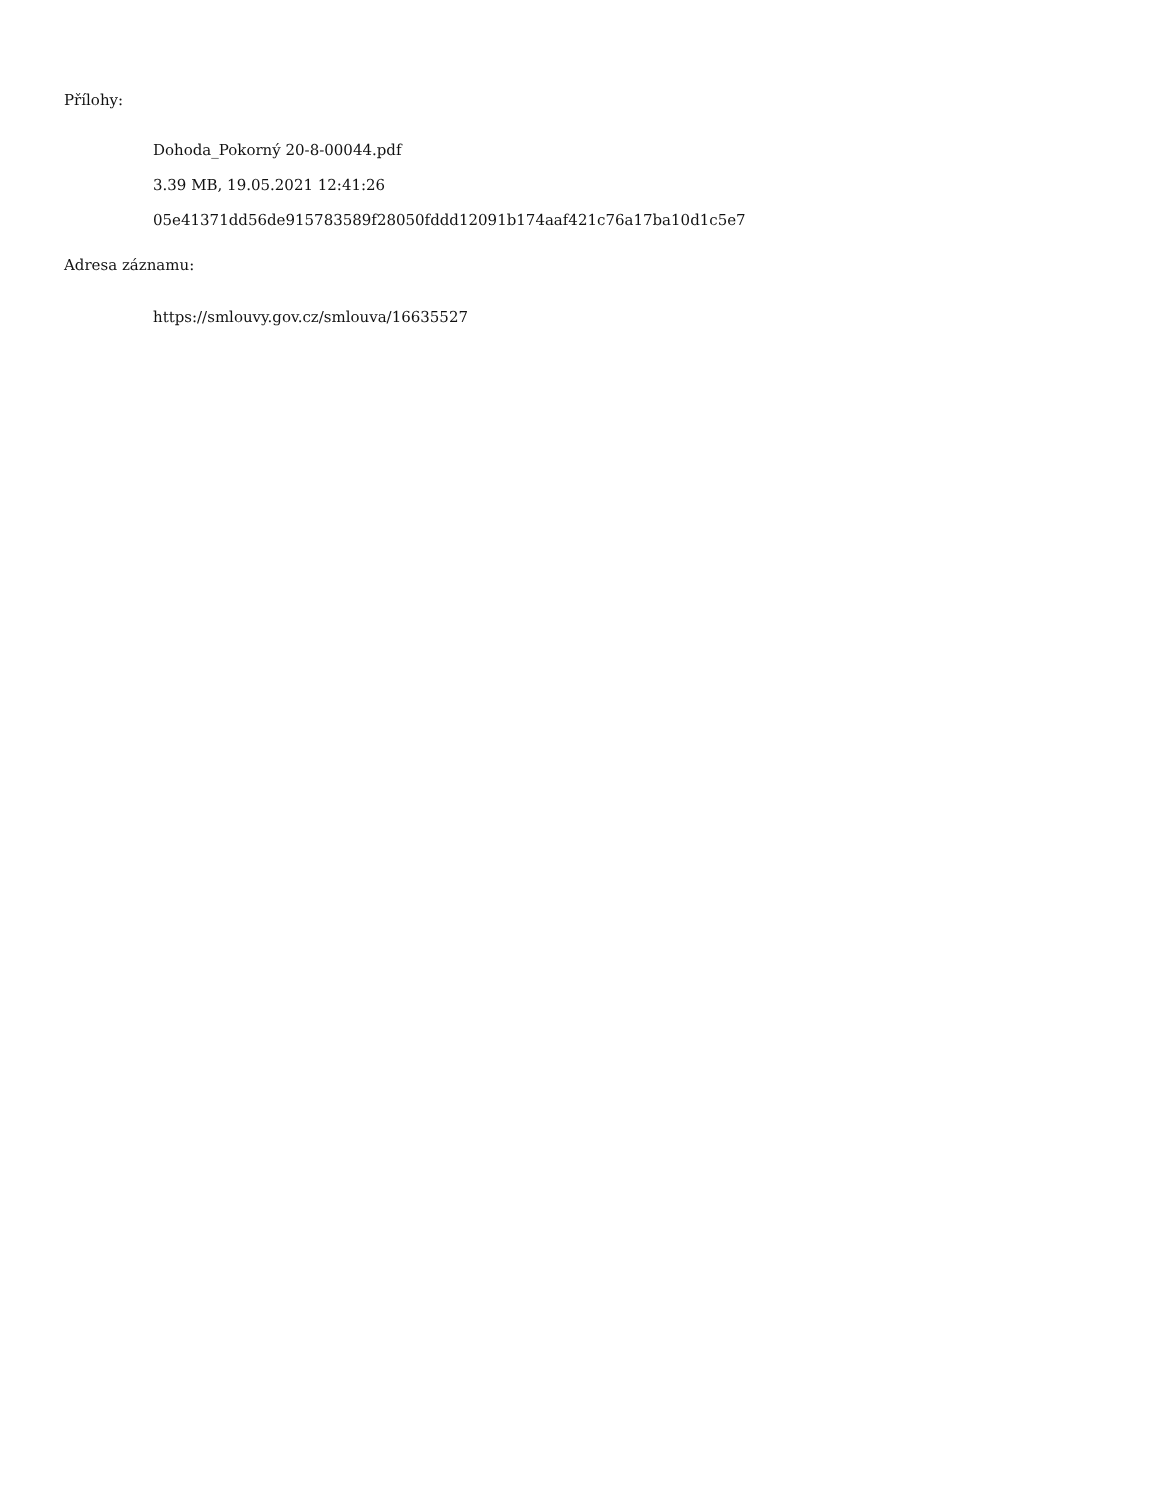Přílohy:
Dohoda_Pokorný 20-8-00044.pdf
3.39 MB, 19.05.2021 12:41:26
05e41371dd56de915783589f28050fddd12091b174aaf421c76a17ba10d1c5e7
Adresa záznamu:
https://smlouvy.gov.cz/smlouva/16635527